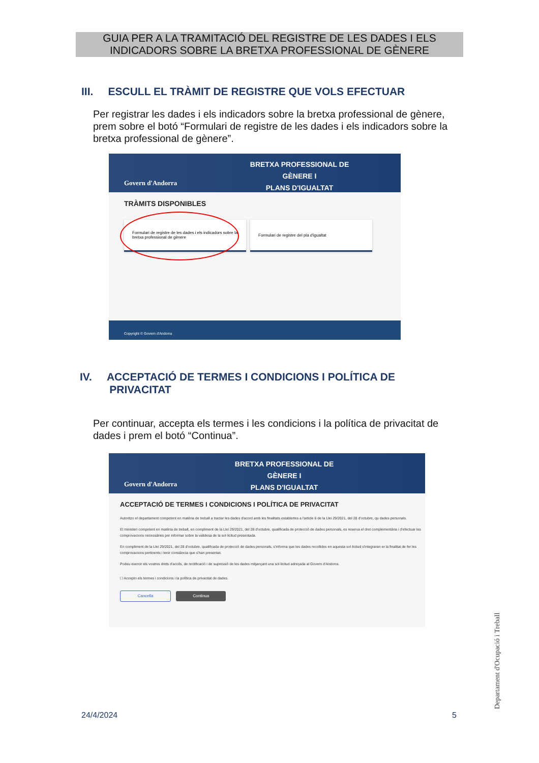GUIA PER A LA TRAMITACIÓ DEL REGISTRE DE LES DADES I ELS
INDICADORS SOBRE LA BRETXA PROFESSIONAL DE GÈNERE
III. ESCULL EL TRÀMIT DE REGISTRE QUE VOLS EFECTUAR
Per registrar les dades i els indicadors sobre la bretxa professional de gènere, prem sobre el botó “Formulari de registre de les dades i els indicadors sobre la bretxa professional de gènere”.
Govern d'Andorra
BRETXA PROFESSIONAL DE GÈNERE I
PLANS D'IGUALTAT
TRÀMITS DISPONIBLES
Formulari de registre de les dades i els indicadors sobre la bretxa professional de gènere
Formulari de registre del pla d'igualtat
Copyright © Govern d'Andorra
IV. ACCEPTACIÓ DE TERMES I CONDICIONS I POLÍTICA DE
PRIVACITAT
Per continuar, accepta els termes i les condicions i la política de privacitat de dades i prem el botó “Continua”.
Govern d'Andorra
BRETXA PROFESSIONAL DE GÈNERE I
PLANS D'IGUALTAT
ACCEPTACIÓ DE TERMES I CONDICIONS I POLÍTICA DE PRIVACITAT
Autoritzo el departament competent en matèria de treball a tractar les dades d'acord amb les finalitats establertes a l'article 6 de la Llei 29/2021, del 28 d'octubre, qu dades personals.
El ministeri competent en matèria de treball, en compliment de la Llei 29/2021, del 28 d'octubre, qualificada de protecció de dades personals, es reserva el dret complementària i d'efectuar les comprovacions necessàries per informar sobre la validesa de la sol·licitud presentada.
En compliment de la Llei 29/2021, del 28 d'octubre, qualificada de protecció de dades personals, s'informa que les dades recollides en aquesta sol·licitud s'integraran er la finalitat de fer les comprovacions pertinents i tenir constància que s'han presentat.
Podeu exercir els vostres drets d'accés, de rectificació i de supressió de les dades mitjançant una sol·licitud adreçada al Govern d'Andorra.
☐ Accepto els termes i condicions i la política de privacitat de dades.
Cancella Continua
24/4/2024 5
Departament d'Ocupació i Treball